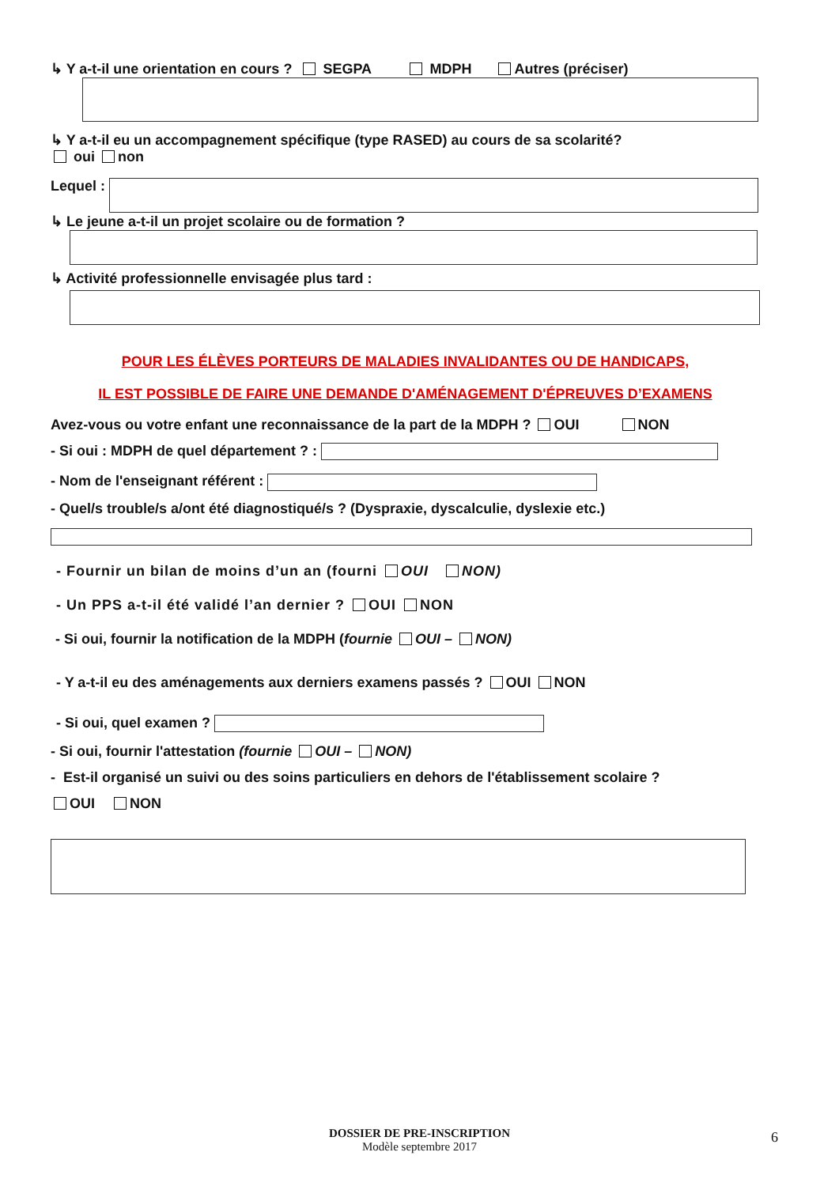↳ Y a-t-il une orientation en cours ? SEGPA MDPH Autres (préciser)
↳ Y a-t-il eu un accompagnement spécifique (type RASED) au cours de sa scolarité?
oui non
Lequel :
↳ Le jeune a-t-il un projet scolaire ou de formation ?
↳ Activité professionnelle envisagée plus tard :
POUR LES ÉLÈVES PORTEURS DE MALADIES INVALIDANTES OU DE HANDICAPS,
IL EST POSSIBLE DE FAIRE UNE DEMANDE D'AMÉNAGEMENT D'ÉPREUVES D’EXAMENS
Avez-vous ou votre enfant une reconnaissance de la part de la MDPH ? OUI NON
- Si oui : MDPH de quel département ? :
- Nom de l'enseignant référent :
- Quel/s trouble/s a/ont été diagnostiqué/s ? (Dyspraxie, dyscalculie, dyslexie etc.)
- Fournir un bilan de moins d’un an (fourni OUI NON)
- Un PPS a-t-il été validé l’an dernier ? OUI NON
- Si oui, fournir la notification de la MDPH (fournie OUI – NON)
- Y a-t-il eu des aménagements aux derniers examens passés ? OUI NON
- Si oui, quel examen ?
- Si oui, fournir l'attestation (fournie OUI – NON)
- Est-il organisé un suivi ou des soins particuliers en dehors de l'établissement scolaire ?
OUI NON
DOSSIER DE PRE-INSCRIPTION
Modèle septembre 2017
6